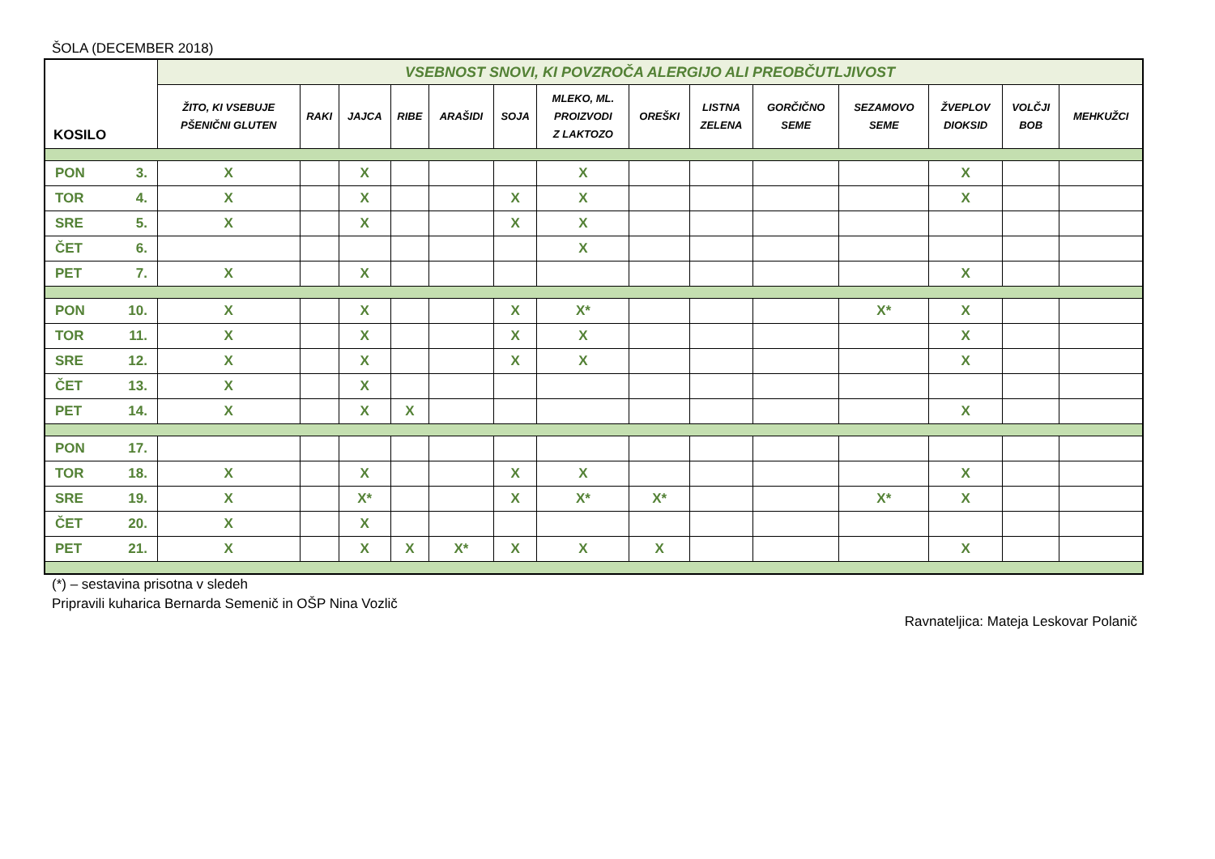ŠOLA (DECEMBER 2018)
| KOSILO | VSEBNOST SNOVI, KI POVZROČA ALERGIJO ALI PREOBČUTLJIVOST | | | | | | | | | | | | | |
| --- | --- | --- | --- | --- | --- | --- | --- | --- | --- | --- | --- | --- | --- | --- |
| | ŽITO, KI VSEBUJE PŠENIČNI GLUTEN | RAKI | JAJCA | RIBE | ARAŠIDI | SOJA | MLEKO, ML. PROIZVODI Z LAKTOZO | OREŠKI | LISTNA ZELENA | GORČIČNO SEME | SEZAMOVO SEME | ŽVEPLOV DIOKSID | VOLČJI BOB | MEHKUŽCI |
| PON 3. | X | | X | | | | X | | | | | X | | |
| TOR 4. | X | | X | | | X | X | | | | | X | | |
| SRE 5. | X | | X | | | X | X | | | | | | | |
| ČET 6. | | | | | | | X | | | | | | | |
| PET 7. | X | | X | | | | | | | | | X | | |
| PON 10. | X | | X | | | X | X* | | | | X* | X | | |
| TOR 11. | X | | X | | | X | X | | | | | X | | |
| SRE 12. | X | | X | | | X | X | | | | | X | | |
| ČET 13. | X | | X | | | | | | | | | | | |
| PET 14. | X | | X | X | | | | | | | | X | | |
| PON 17. | | | | | | | | | | | | | | |
| TOR 18. | X | | X | | | X | X | | | | | X | | |
| SRE 19. | X | | X* | | | X | X* | X* | | | X* | X | | |
| ČET 20. | X | | X | | | | | | | | | | | |
| PET 21. | X | | X | X | X* | X | X | X | | | | X | | |
(*) – sestavina prisotna v sledeh
Pripravili kuharica Bernarda Semenič in OŠP Nina Vozlič
Ravnateljica: Mateja Leskovar Polanič